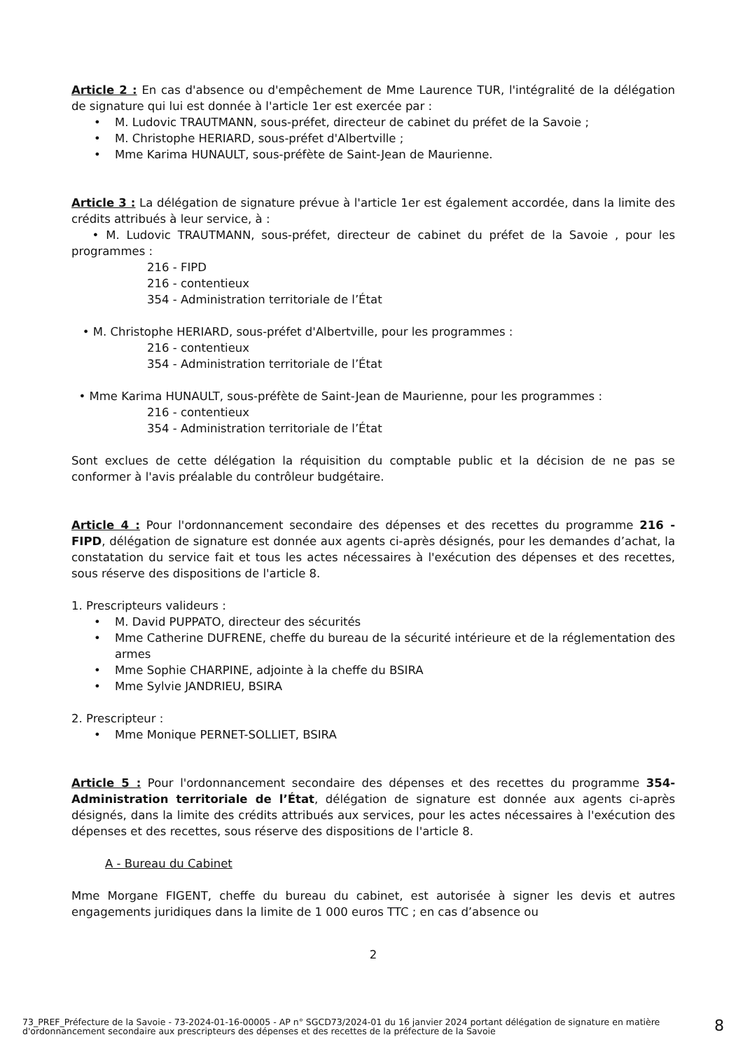Article 2 : En cas d'absence ou d'empêchement de Mme Laurence TUR, l'intégralité de la délégation de signature qui lui est donnée à l'article 1er est exercée par :
• M. Ludovic TRAUTMANN, sous-préfet, directeur de cabinet du préfet de la Savoie ;
• M. Christophe HERIARD, sous-préfet d'Albertville ;
• Mme Karima HUNAULT, sous-préfète de Saint-Jean de Maurienne.
Article 3 : La délégation de signature prévue à l'article 1er est également accordée, dans la limite des crédits attribués à leur service, à :
• M. Ludovic TRAUTMANN, sous-préfet, directeur de cabinet du préfet de la Savoie , pour les programmes :
216 - FIPD
216 - contentieux
354 - Administration territoriale de l’État
• M. Christophe HERIARD, sous-préfet d'Albertville, pour les programmes :
216 - contentieux
354 - Administration territoriale de l’État
• Mme Karima HUNAULT, sous-préfète de Saint-Jean de Maurienne, pour les programmes :
216 - contentieux
354 - Administration territoriale de l’État
Sont exclues de cette délégation la réquisition du comptable public et la décision de ne pas se conformer à l'avis préalable du contrôleur budgétaire.
Article 4 : Pour l'ordonnancement secondaire des dépenses et des recettes du programme 216 - FIPD, délégation de signature est donnée aux agents ci-après désignés, pour les demandes d’achat, la constatation du service fait et tous les actes nécessaires à l'exécution des dépenses et des recettes, sous réserve des dispositions de l'article 8.
1. Prescripteurs valideurs :
• M. David PUPPATO, directeur des sécurités
• Mme Catherine DUFRENE, cheffe du bureau de la sécurité intérieure et de la réglementation des armes
• Mme Sophie CHARPINE, adjointe à la cheffe du BSIRA
• Mme Sylvie JANDRIEU, BSIRA
2. Prescripteur :
• Mme Monique PERNET-SOLLIET, BSIRA
Article 5 : Pour l'ordonnancement secondaire des dépenses et des recettes du programme 354- Administration territoriale de l’État, délégation de signature est donnée aux agents ci-après désignés, dans la limite des crédits attribués aux services, pour les actes nécessaires à l'exécution des dépenses et des recettes, sous réserve des dispositions de l'article 8.
A - Bureau du Cabinet
Mme Morgane FIGENT, cheffe du bureau du cabinet, est autorisée à signer les devis et autres engagements juridiques dans la limite de 1 000 euros TTC ; en cas d’absence ou
2
73_PREF_Préfecture de la Savoie - 73-2024-01-16-00005 - AP n° SGCD73/2024-01 du 16 janvier 2024 portant délégation de signature en matière d'ordonnancement secondaire aux prescripteurs des dépenses et des recettes de la préfecture de la Savoie
8